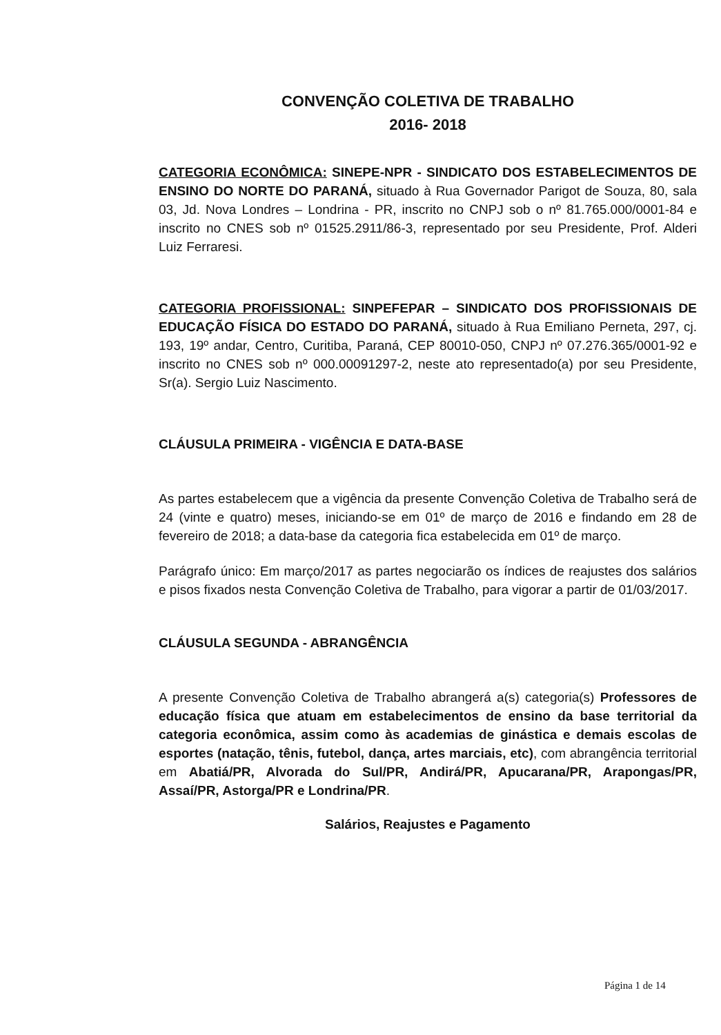CONVENÇÃO COLETIVA DE TRABALHO
2016- 2018
CATEGORIA ECONÔMICA: SINEPE-NPR - SINDICATO DOS ESTABELECIMENTOS DE ENSINO DO NORTE DO PARANÁ, situado à Rua Governador Parigot de Souza, 80, sala 03, Jd. Nova Londres – Londrina - PR, inscrito no CNPJ sob o nº 81.765.000/0001-84 e inscrito no CNES sob nº 01525.2911/86-3, representado por seu Presidente, Prof. Alderi Luiz Ferraresi.
CATEGORIA PROFISSIONAL: SINPEFEPAR – SINDICATO DOS PROFISSIONAIS DE EDUCAÇÃO FÍSICA DO ESTADO DO PARANÁ, situado à Rua Emiliano Perneta, 297, cj. 193, 19º andar, Centro, Curitiba, Paraná, CEP 80010-050, CNPJ nº 07.276.365/0001-92 e inscrito no CNES sob nº 000.00091297-2, neste ato representado(a) por seu Presidente, Sr(a). Sergio Luiz Nascimento.
CLÁUSULA PRIMEIRA - VIGÊNCIA E DATA-BASE
As partes estabelecem que a vigência da presente Convenção Coletiva de Trabalho será de 24 (vinte e quatro) meses, iniciando-se em 01º de março de 2016 e findando em 28 de fevereiro de 2018; a data-base da categoria fica estabelecida em 01º de março.
Parágrafo único: Em março/2017 as partes negociarão os índices de reajustes dos salários e pisos fixados nesta Convenção Coletiva de Trabalho, para vigorar a partir de 01/03/2017.
CLÁUSULA SEGUNDA - ABRANGÊNCIA
A presente Convenção Coletiva de Trabalho abrangerá a(s) categoria(s) Professores de educação física que atuam em estabelecimentos de ensino da base territorial da categoria econômica, assim como às academias de ginástica e demais escolas de esportes (natação, tênis, futebol, dança, artes marciais, etc), com abrangência territorial em Abatiá/PR, Alvorada do Sul/PR, Andirá/PR, Apucarana/PR, Arapongas/PR, Assaí/PR, Astorga/PR e Londrina/PR.
Salários, Reajustes e Pagamento
Página 1 de 14